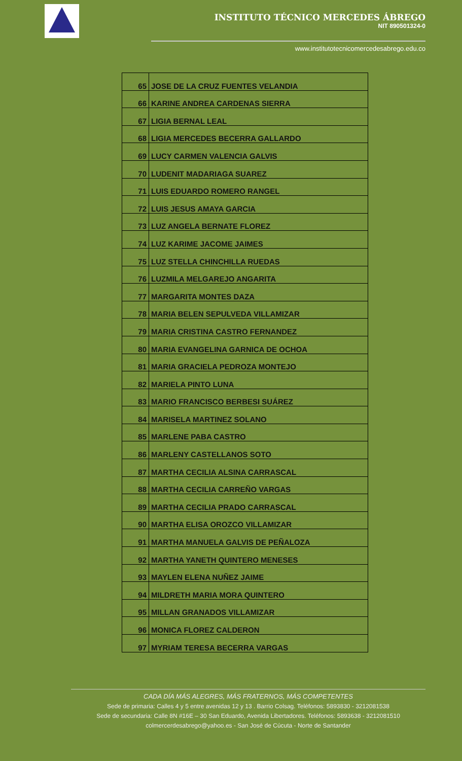INSTITUTO TÉCNICO MERCEDES ÁBREGO
NIT 890501324-0
www.institutotecnicomercedesabrego.edu.co
| 65 | JOSE DE LA CRUZ FUENTES VELANDIA |
| 66 | KARINE ANDREA CARDENAS SIERRA |
| 67 | LIGIA BERNAL LEAL |
| 68 | LIGIA MERCEDES BECERRA GALLARDO |
| 69 | LUCY CARMEN VALENCIA GALVIS |
| 70 | LUDENIT MADARIAGA SUAREZ |
| 71 | LUIS EDUARDO ROMERO RANGEL |
| 72 | LUIS JESUS AMAYA GARCIA |
| 73 | LUZ ANGELA BERNATE FLOREZ |
| 74 | LUZ KARIME JACOME JAIMES |
| 75 | LUZ STELLA CHINCHILLA RUEDAS |
| 76 | LUZMILA MELGAREJO ANGARITA |
| 77 | MARGARITA MONTES DAZA |
| 78 | MARIA BELEN SEPULVEDA VILLAMIZAR |
| 79 | MARIA CRISTINA CASTRO FERNANDEZ |
| 80 | MARIA EVANGELINA GARNICA DE OCHOA |
| 81 | MARIA GRACIELA PEDROZA MONTEJO |
| 82 | MARIELA PINTO LUNA |
| 83 | MARIO FRANCISCO BERBESI SUÁREZ |
| 84 | MARISELA MARTINEZ SOLANO |
| 85 | MARLENE PABA CASTRO |
| 86 | MARLENY CASTELLANOS SOTO |
| 87 | MARTHA CECILIA ALSINA CARRASCAL |
| 88 | MARTHA CECILIA CARREÑO VARGAS |
| 89 | MARTHA CECILIA PRADO CARRASCAL |
| 90 | MARTHA ELISA OROZCO VILLAMIZAR |
| 91 | MARTHA MANUELA GALVIS DE PEÑALOZA |
| 92 | MARTHA YANETH QUINTERO MENESES |
| 93 | MAYLEN ELENA NUÑEZ JAIME |
| 94 | MILDRETH MARIA MORA QUINTERO |
| 95 | MILLAN GRANADOS VILLAMIZAR |
| 96 | MONICA FLOREZ CALDERON |
| 97 | MYRIAM TERESA BECERRA VARGAS |
CADA DÍA MÁS ALEGRES, MÁS FRATERNOS, MÁS COMPETENTES
Sede de primaria: Calles 4 y 5 entre avenidas 12 y 13 . Barrio Colsag. Teléfonos: 5893830 - 3212081538
Sede de secundaria: Calle 8N #16E – 30 San Eduardo, Avenida Libertadores. Teléfonos: 5893638 - 3212081510
colmercerdesabrego@yahoo.es - San José de Cúcuta - Norte de Santander